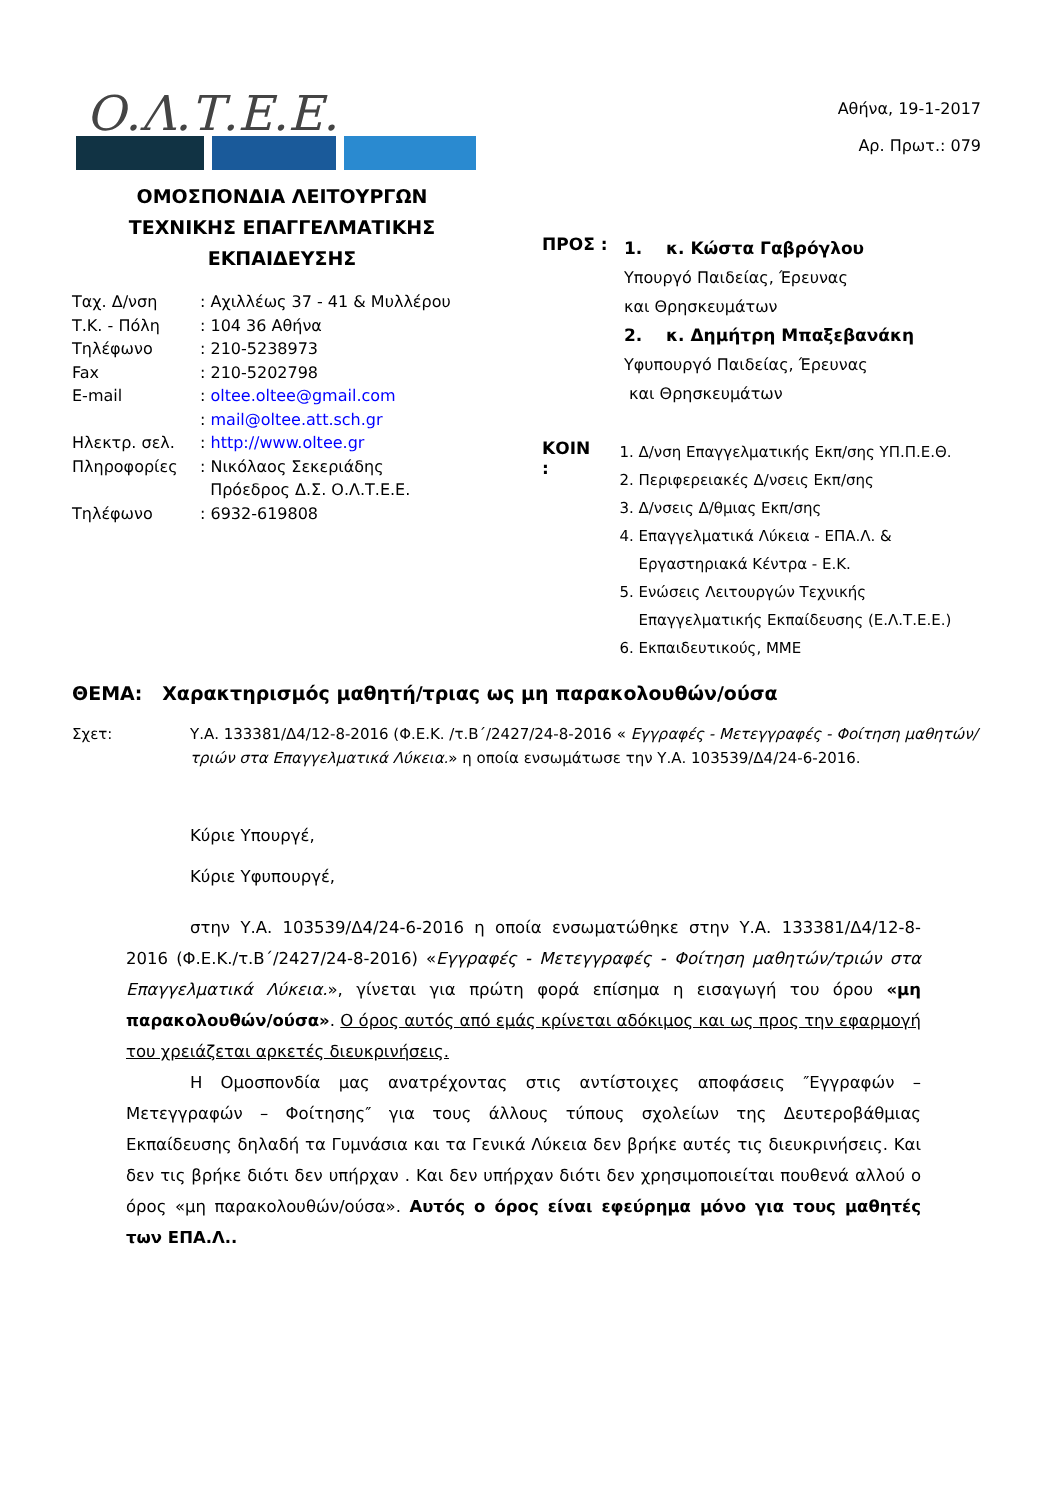Ο.Λ.Τ.Ε.Ε.
ΟΜΟΣΠΟΝΔΙΑ ΛΕΙΤΟΥΡΓΩΝ
ΤΕΧΝΙΚΗΣ ΕΠΑΓΓΕΛΜΑΤΙΚΗΣ
ΕΚΠΑΙΔΕΥΣΗΣ
| Ταχ. Δ/νση | : Αχιλλέως 37 - 41 & Μυλλέρου |
| Τ.Κ. - Πόλη | : 104 36 Αθήνα |
| Τηλέφωνο | : 210-5238973 |
| Fax | : 210-5202798 |
| E-mail | : oltee.oltee@gmail.com |
| | : mail@oltee.att.sch.gr |
| Ηλεκτρ. σελ. | : http://www.oltee.gr |
| Πληροφορίες | : Νικόλαος Σεκεριάδης Πρόεδρος Δ.Σ. Ο.Λ.Τ.Ε.Ε. |
| Τηλέφωνο | : 6932-619808 |
Αθήνα, 19-1-2017
Αρ. Πρωτ.: 079
ΠΡΟΣ :
1. κ. Κώστα Γαβρόγλου
Υπουργό Παιδείας, Έρευνας
και Θρησκευμάτων
2. κ. Δημήτρη Μπαξεβανάκη
Υφυπουργό Παιδείας, Έρευνας
και Θρησκευμάτων
ΚΟΙΝ :
1. Δ/νση Επαγγελματικής Εκπ/σης ΥΠ.Π.Ε.Θ.
2. Περιφερειακές Δ/νσεις Εκπ/σης
3. Δ/νσεις Δ/θμιας Εκπ/σης
4. Επαγγελματικά Λύκεια - ΕΠΑ.Λ. & Εργαστηριακά Κέντρα - Ε.Κ.
5. Ενώσεις Λειτουργών Τεχνικής Επαγγελματικής Εκπαίδευσης (Ε.Λ.Τ.Ε.Ε.)
6. Εκπαιδευτικούς, ΜΜΕ
ΘΕΜΑ: Χαρακτηρισμός μαθητή/τριας ως μη παρακολουθών/ούσα
Σχετ: Υ.Α. 133381/Δ4/12-8-2016 (Φ.Ε.Κ. /τ.Β΄/2427/24-8-2016 « Εγγραφές - Μετεγγραφές - Φοίτηση μαθητών/τριών στα Επαγγελματικά Λύκεια.» η οποία ενσωμάτωσε την Υ.Α. 103539/Δ4/24-6-2016.
Κύριε Υπουργέ,
Κύριε Υφυπουργέ,
στην Υ.Α. 103539/Δ4/24-6-2016 η οποία ενσωματώθηκε στην Υ.Α. 133381/Δ4/12-8-2016 (Φ.Ε.Κ./τ.Β΄/2427/24-8-2016) «Εγγραφές - Μετεγγραφές - Φοίτηση μαθητών/τριών στα Επαγγελματικά Λύκεια.», γίνεται για πρώτη φορά επίσημα η εισαγωγή του όρου «μη παρακολουθών/ούσα». Ο όρος αυτός από εμάς κρίνεται αδόκιμος και ως προς την εφαρμογή του χρειάζεται αρκετές διευκρινήσεις.
Η Ομοσπονδία μας ανατρέχοντας στις αντίστοιχες αποφάσεις ″Εγγραφών – Μετεγγραφών – Φοίτησης″ για τους άλλους τύπους σχολείων της Δευτεροβάθμιας Εκπαίδευσης δηλαδή τα Γυμνάσια και τα Γενικά Λύκεια δεν βρήκε αυτές τις διευκρινήσεις. Και δεν τις βρήκε διότι δεν υπήρχαν . Και δεν υπήρχαν διότι δεν χρησιμοποιείται πουθενά αλλού ο όρος «μη παρακολουθών/ούσα». Αυτός ο όρος είναι εφεύρημα μόνο για τους μαθητές των ΕΠΑ.Λ..